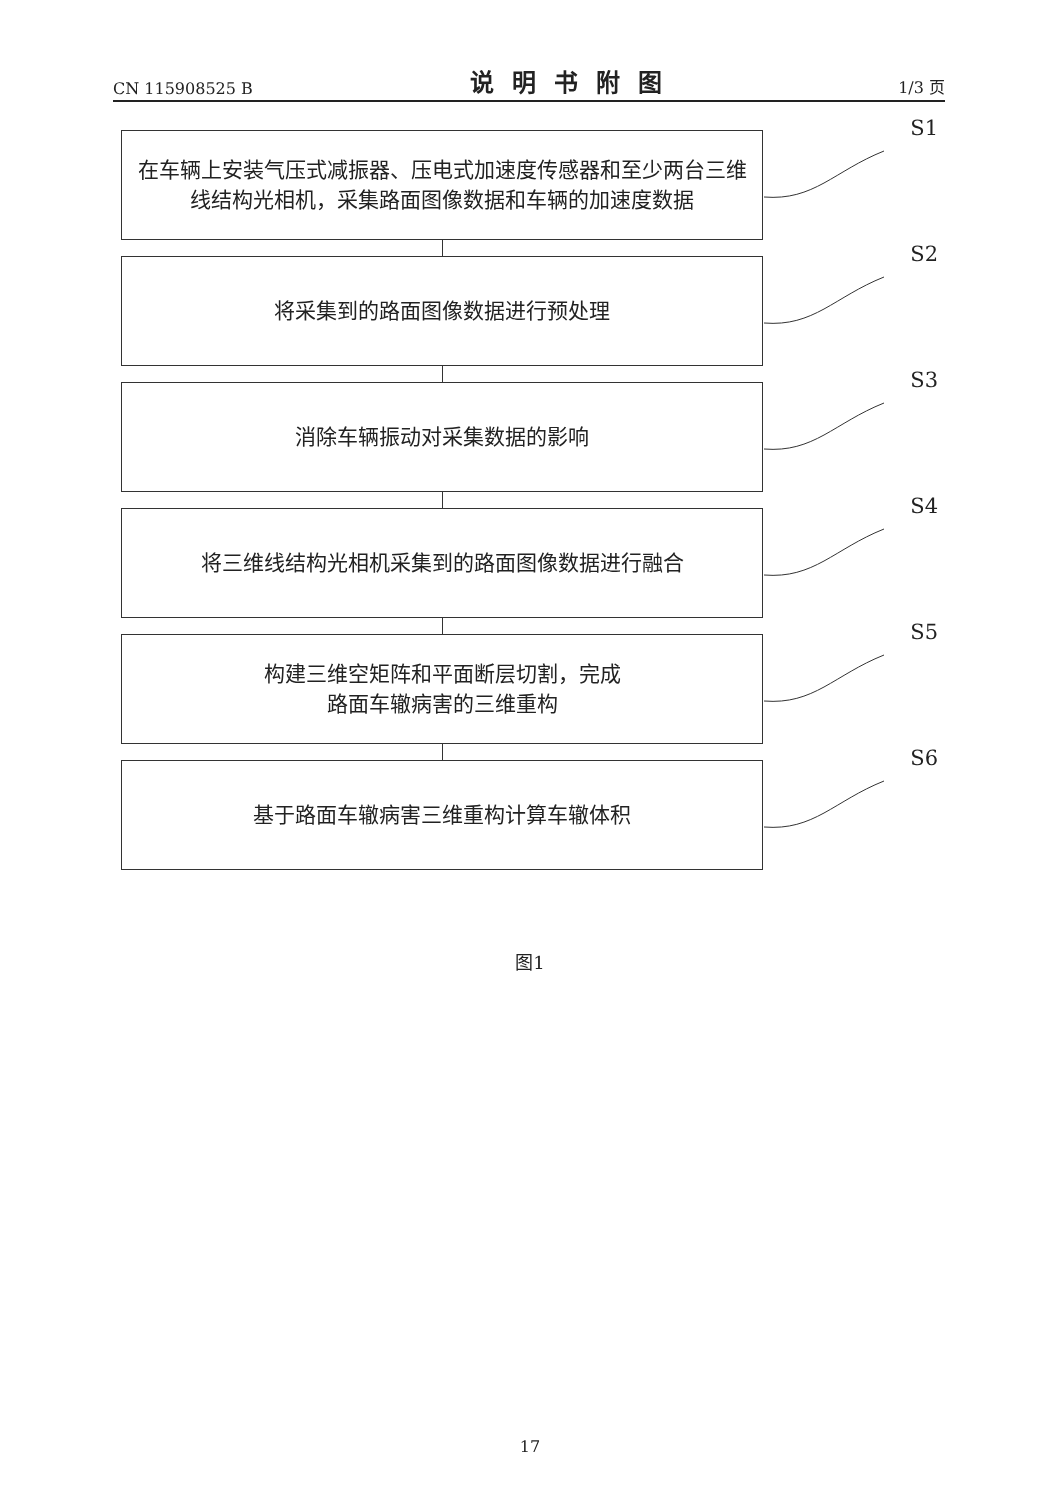CN 115908525 B 说明书附图 1/3 页
在车辆上安装气压式减振器、压电式加速度传感器和至少两台三维线结构光相机，采集路面图像数据和车辆的加速度数据
S1
将采集到的路面图像数据进行预处理
S2
消除车辆振动对采集数据的影响
S3
将三维线结构光相机采集到的路面图像数据进行融合
S4
构建三维空矩阵和平面断层切割，完成
路面车辙病害的三维重构
S5
基于路面车辙病害三维重构计算车辙体积
S6
图1
17